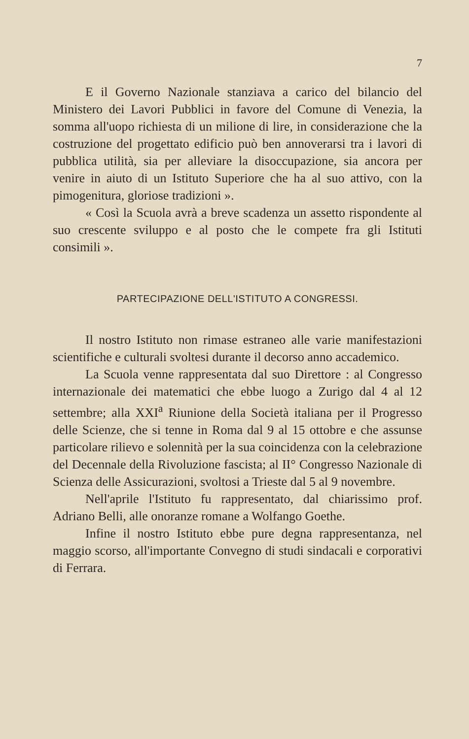7
E il Governo Nazionale stanziava a carico del bilancio del Ministero dei Lavori Pubblici in favore del Comune di Venezia, la somma all'uopo richiesta di un milione di lire, in considerazione che la costruzione del progettato edificio può ben annoverarsi tra i lavori di pubblica utilità, sia per alleviare la disoccupazione, sia ancora per venire in aiuto di un Istituto Superiore che ha al suo attivo, con la pimogenitura, gloriose tradizioni ».
« Così la Scuola avrà a breve scadenza un assetto rispondente al suo crescente sviluppo e al posto che le compete fra gli Istituti consimili ».
PARTECIPAZIONE DELL'ISTITUTO A CONGRESSI.
Il nostro Istituto non rimase estraneo alle varie manifestazioni scientifiche e culturali svoltesi durante il decorso anno accademico.
La Scuola venne rappresentata dal suo Direttore : al Congresso internazionale dei matematici che ebbe luogo a Zurigo dal 4 al 12 settembre; alla XXI<sup>a</sup> Riunione della Società italiana per il Progresso delle Scienze, che si tenne in Roma dal 9 al 15 ottobre e che assunse particolare rilievo e solennità per la sua coincidenza con la celebrazione del Decennale della Rivoluzione fascista; al II° Congresso Nazionale di Scienza delle Assicurazioni, svoltosi a Trieste dal 5 al 9 novembre.
Nell'aprile l'Istituto fu rappresentato, dal chiarissimo prof. Adriano Belli, alle onoranze romane a Wolfango Goethe.
Infine il nostro Istituto ebbe pure degna rappresentanza, nel maggio scorso, all'importante Convegno di studi sindacali e corporativi di Ferrara.